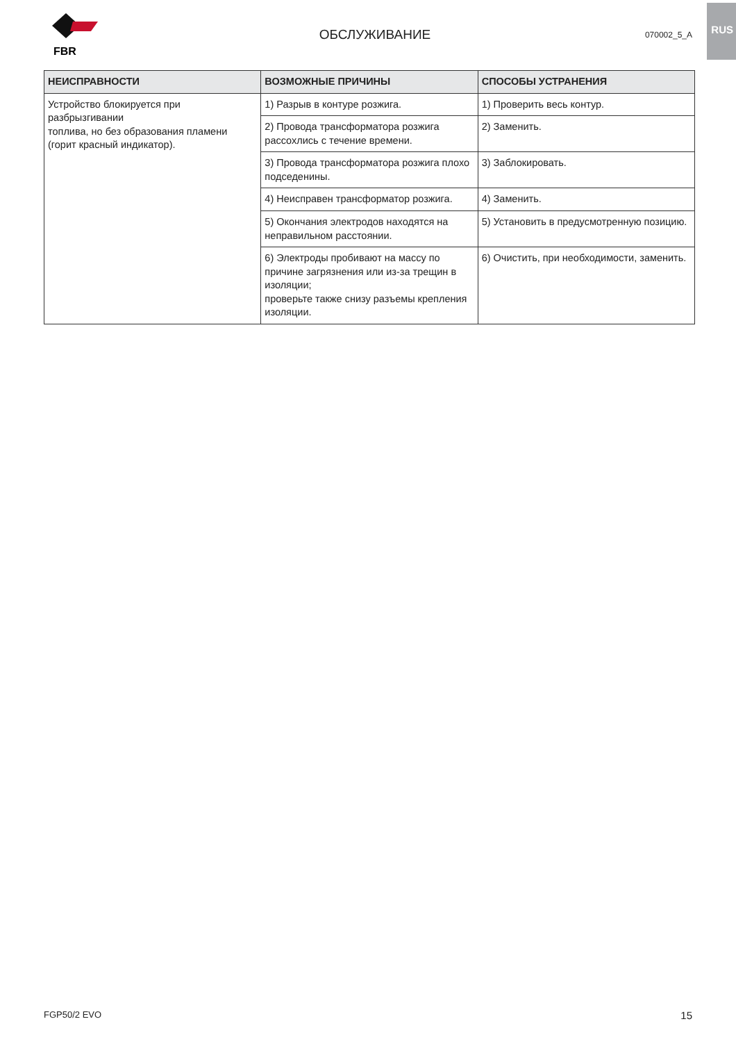RUS
FBR
ОБСЛУЖИВАНИЕ
070002_5_A
| НЕИСПРАВНОСТИ | ВОЗМОЖНЫЕ ПРИЧИНЫ | СПОСОБЫ УСТРАНЕНИЯ |
| --- | --- | --- |
| Устройство блокируется при разбрызгивании топлива, но без образования пламени (горит красный индикатор). | 1) Разрыв в контуре розжига. | 1) Проверить весь контур. |
| | 2) Провода трансформатора розжига рассохлись с течение времени. | 2) Заменить. |
| | 3) Провода трансформатора розжига плохо подседенины. | 3) Заблокировать. |
| | 4) Неисправен трансформатор розжига. | 4) Заменить. |
| | 5) Окончания электродов находятся на неправильном расстоянии. | 5) Установить в предусмотренную позицию. |
| | 6) Электроды пробивают на массу по причине загрязнения или из-за трещин в изоляции; проверьте также снизу разъемы крепления изоляции. | 6) Очистить, при необходимости, заменить. |
FGP50/2 EVO 15